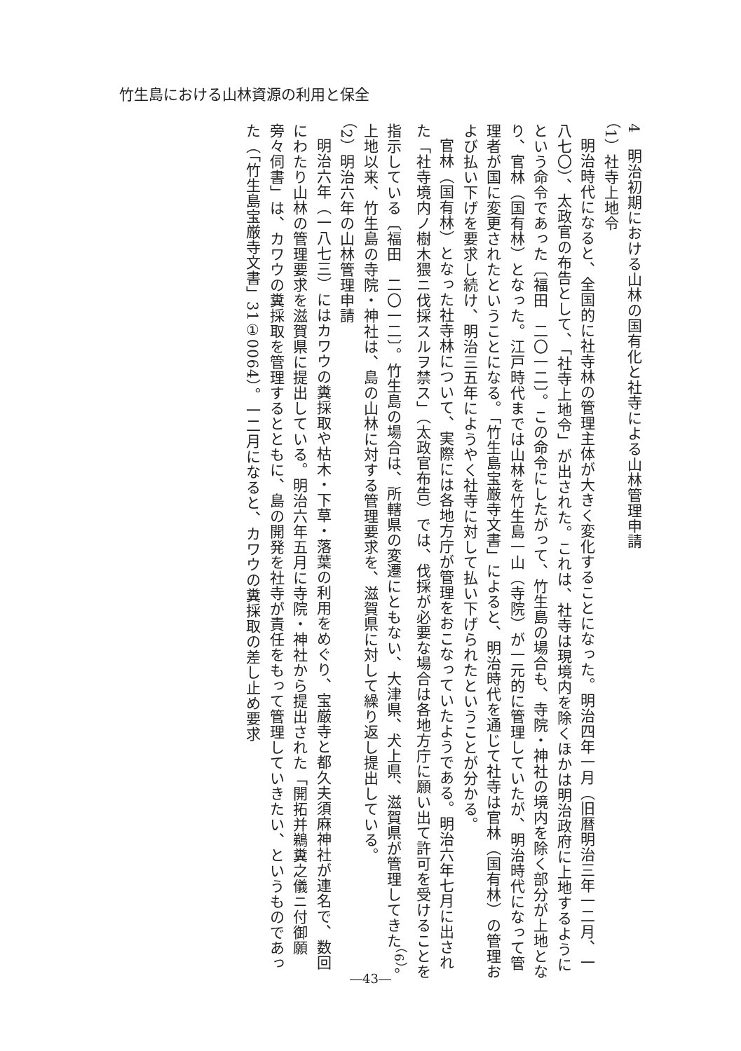竹生島における山林資源の利用と保全
4　明治初期における山林の国有化と社寺による山林管理申請
（1）社寺上地令
明治時代になると、全国的に社寺林の管理主体が大きく変化することになった。明治四年一月（旧暦明治三年一二月、一八七〇）、太政官の布告として、「社寺上地令」が出された。これは、社寺は現境内を除くほかは明治政府に上地するようにという命令であった〔福田　二〇一二〕。この命令にしたがって、竹生島の場合も、寺院・神社の境内を除く部分が上地となり、官林（国有林）となった。江戸時代までは山林を竹生島一山（寺院）が一元的に管理していたが、明治時代になって管理者が国に変更されたということになる。「竹生島宝厳寺文書」によると、明治時代を通じて社寺は官林（国有林）の管理および払い下げを要求し続け、明治三五年にようやく社寺に対して払い下げられたということが分かる。
官林（国有林）となった社寺林について、実際には各地方庁が管理をおこなっていたようである。明治六年七月に出された「社寺境内ノ樹木猥ニ伐採スルヲ禁ス」（太政官布告）では、伐採が必要な場合は各地方庁に願い出て許可を受けることを指示している〔福田　二〇一二〕。竹生島の場合は、所轄県の変遷にともない、大津県、犬上県、滋賀県が管理してきた<sup>（6）</sup>。上地以来、竹生島の寺院・神社は、島の山林に対する管理要求を、滋賀県に対して繰り返し提出している。
（2）明治六年の山林管理申請
明治六年（一八七三）にはカワウの糞採取や枯木・下草・落葉の利用をめぐり、宝厳寺と都久夫須麻神社が連名で、数回にわたり山林の管理要求を滋賀県に提出している。明治六年五月に寺院・神社から提出された「開拓并鵜糞之儀ニ付御願旁々伺書」は、カワウの糞採取を管理するとともに、島の開発を社寺が責任をもって管理していきたい、というものであった（「竹生島宝厳寺文書」31①0064）。一二月になると、カワウの糞採取の差し止め要求
―43―